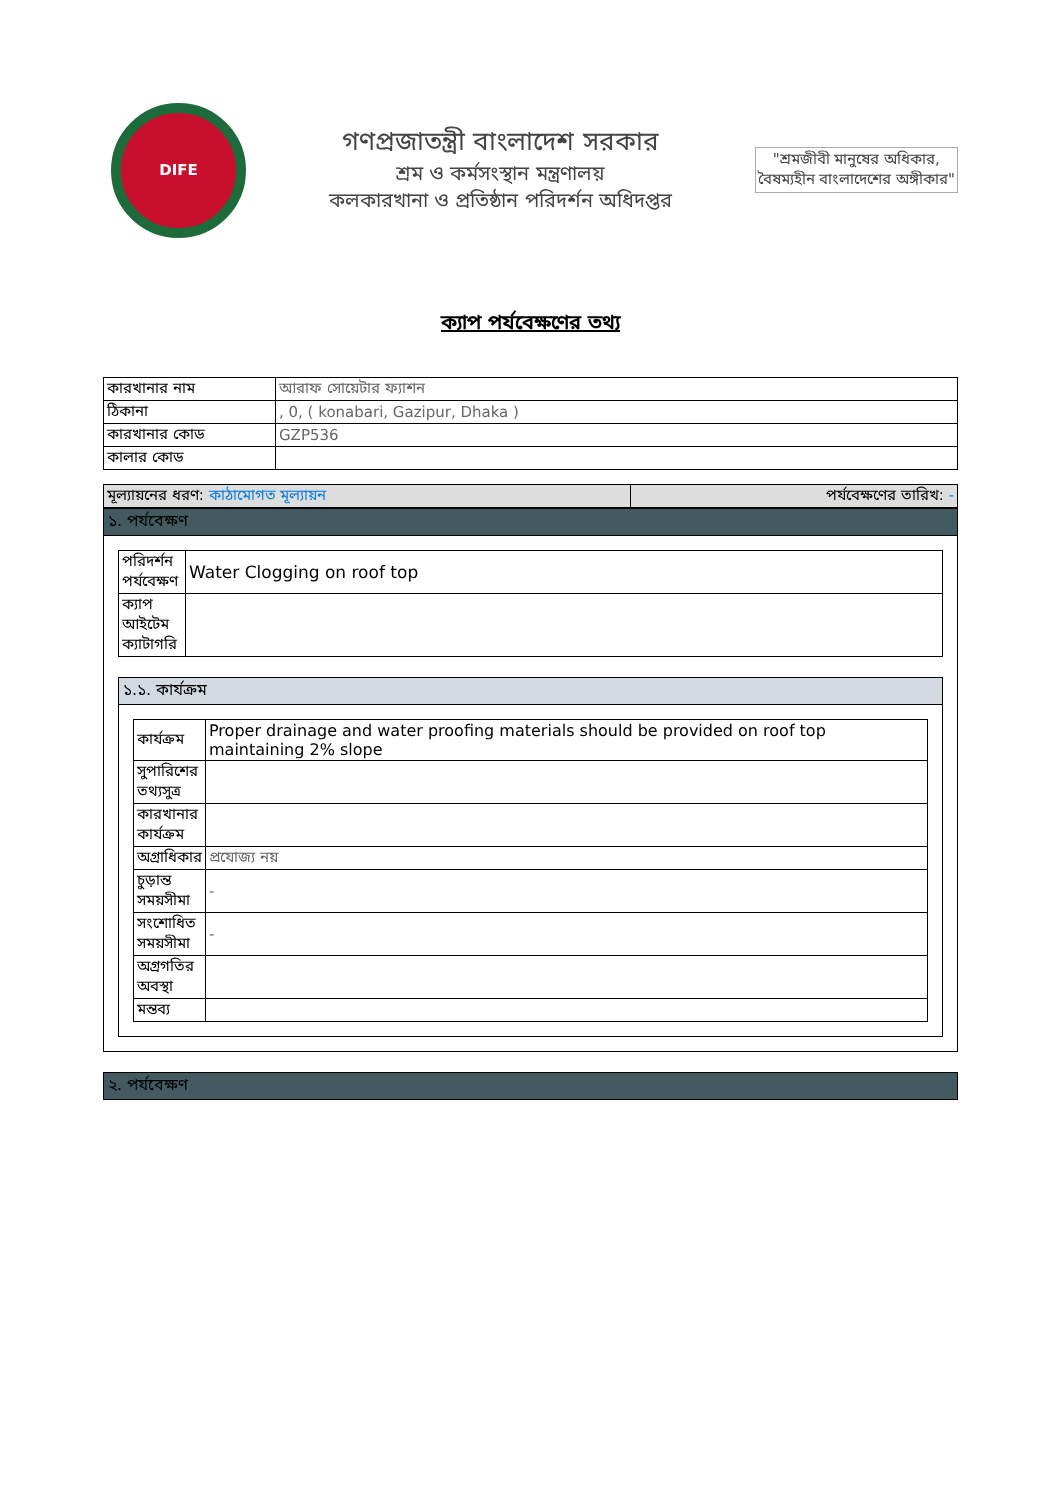DIFE
গণপ্রজাতন্ত্রী বাংলাদেশ সরকার
শ্রম ও কর্মসংস্থান মন্ত্রণালয়
কলকারখানা ও প্রতিষ্ঠান পরিদর্শন অধিদপ্তর
"শ্রমজীবী মানুষের অধিকার,
বৈষম্যহীন বাংলাদেশের অঙ্গীকার"
ক্যাপ পর্যবেক্ষণের তথ্য
| কারখানার নাম | আরাফ সোয়েটার ফ্যাশন |
| ঠিকানা | , 0, ( konabari, Gazipur, Dhaka ) |
| কারখানার কোড | GZP536 |
| কালার কোড | |
| মূল্যায়নের ধরণ: কাঠামোগত মূল্যায়ন | পর্যবেক্ষণের তারিখ: - |
১. পর্যবেক্ষণ
| পরিদর্শন পর্যবেক্ষণ | Water Clogging on roof top |
| ক্যাপ আইটেম ক্যাটাগরি | |
১.১. কার্যক্রম
| কার্যক্রম | Proper drainage and water proofing materials should be provided on roof top maintaining 2% slope |
| সুপারিশের তথ্যসুত্র | |
| কারখানার কার্যক্রম | |
| অগ্রাধিকার | প্রযোজ্য নয় |
| চুড়ান্ত সময়সীমা | - |
| সংশোধিত সময়সীমা | - |
| অগ্রগতির অবস্থা | |
| মন্তব্য | |
২. পর্যবেক্ষণ